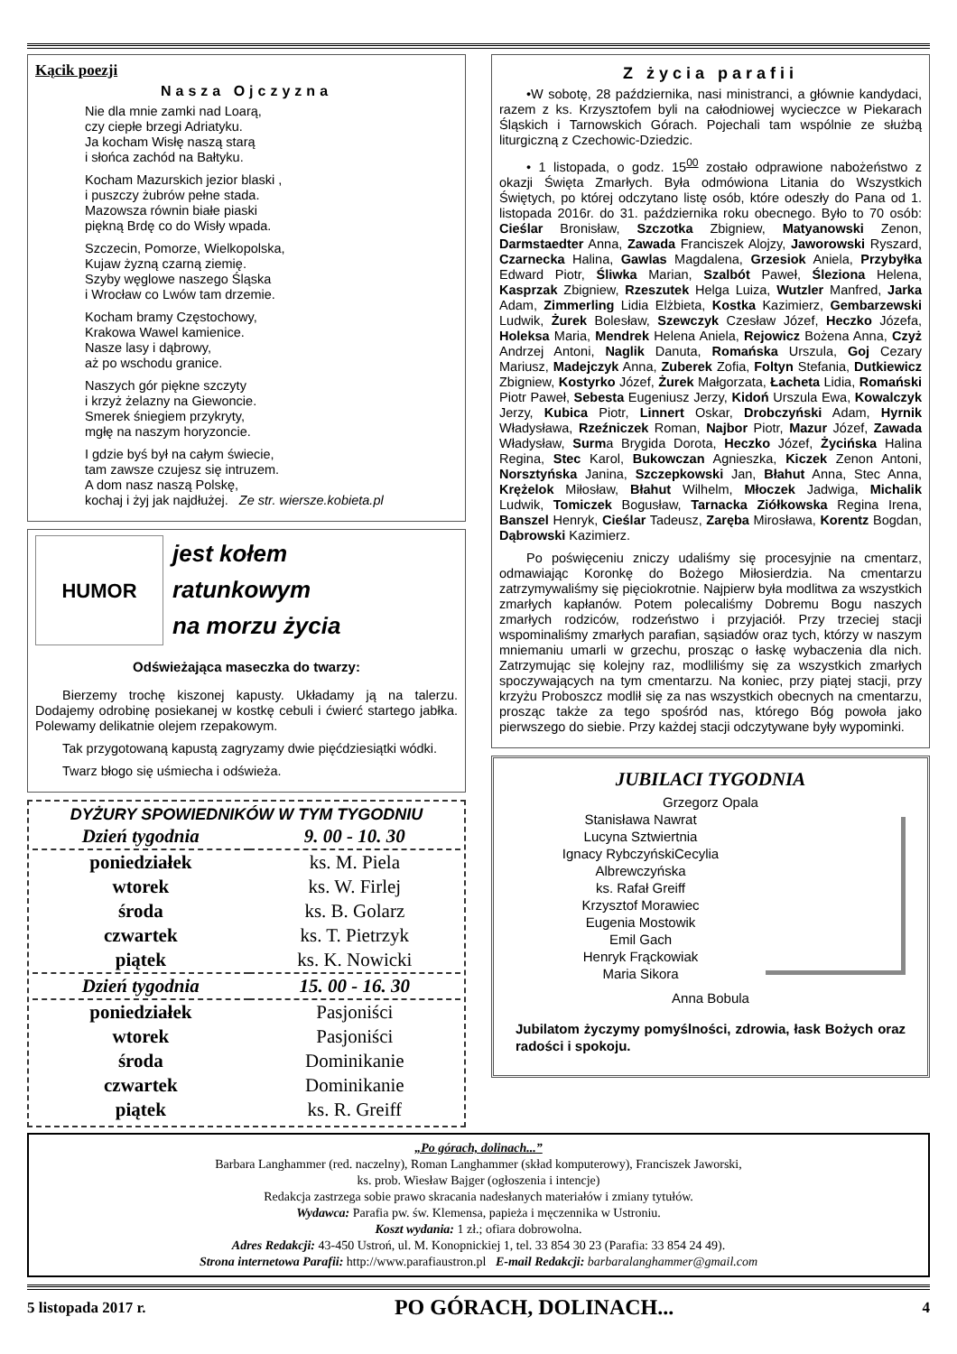Kącik poezji
Nasza Ojczyzna
Nie dla mnie zamki nad Loarą,
czy ciepłe brzegi Adriatyku.
Ja kocham Wisłę naszą starą
i słońca zachód na Bałtyku.
Kocham Mazurskich jezior blaski ,
i puszczy żubrów pełne stada.
Mazowsza równin białe piaski
piękną Brdę co do Wisły wpada.
Szczecin, Pomorze, Wielkopolska,
Kujaw żyzną czarną ziemię.
Szyby węglowe naszego Śląska
i Wrocław co Lwów tam drzemie.
Kocham bramy Częstochowy,
Krakowa Wawel kamienice.
Nasze lasy i dąbrowy,
aż po wschodu granice.
Naszych gór piękne szczyty
i krzyż żelazny na Giewoncie.
Smerek śniegiem przykryty,
mgłę na naszym horyzoncie.
I gdzie byś był na całym świecie,
tam zawsze czujesz się intruzem.
A dom nasz naszą Polskę,
kochaj i żyj jak najdłużej. Ze str. wiersze.kobieta.pl
HUMOR
jest kołem
ratunkowym
na morzu życia
Odświeżająca maseczka do twarzy:
Bierzemy trochę kiszonej kapusty. Układamy ją na talerzu. Dodajemy odrobinę posiekanej w kostkę cebuli i ćwierć startego jabłka. Polewamy delikatnie olejem rzepakowym.
Tak przygotowaną kapustą zagryzamy dwie pięćdziesiątki wódki.
Twarz błogo się uśmiecha i odświeża.
DYŻURY SPOWIEDNIKÓW W TYM TYGODNIU
| Dzień tygodnia | 9. 00 - 10. 30 |
| --- | --- |
| poniedziałek | ks. M. Piela |
| wtorek | ks. W. Firlej |
| środa | ks. B. Golarz |
| czwartek | ks. T. Pietrzyk |
| piątek | ks. K. Nowicki |
| Dzień tygodnia | 15. 00 - 16. 30 |
| poniedziałek | Pasjoniści |
| wtorek | Pasjoniści |
| środa | Dominikanie |
| czwartek | Dominikanie |
| piątek | ks. R. Greiff |
Z życia parafii
•W sobotę, 28 października, nasi ministranci, a głównie kandydaci, razem z ks. Krzysztofem byli na całodniowej wycieczce w Piekarach Śląskich i Tarnowskich Górach. Pojechali tam wspólnie ze służbą liturgiczną z Czechowic-Dziedzic.
• 1 listopada, o godz. 15<sup>00</sup> zostało odprawione nabożeństwo z okazji Święta Zmarłych. Była odmówiona Litania do Wszystkich Świętych, po której odczytano listę osób, które odeszły do Pana od 1. listopada 2016r. do 31. października roku obecnego. Było to 70 osób: Cieślar Bronisław, Szczotka Zbigniew, Matyanowski Zenon, Darmstaedter Anna, Zawada Franciszek Alojzy, Jaworowski Ryszard, Czarnecka Halina, Gawlas Magdalena, Grzesiok Aniela, Przybyłka Edward Piotr, Śliwka Marian, Szalbót Paweł, Śleziona Helena, Kasprzak Zbigniew, Rzeszutek Helga Luiza, Wutzler Manfred, Jarka Adam, Zimmerling Lidia Elżbieta, Kostka Kazimierz, Gembarzewski Ludwik, Żurek Bolesław, Szewczyk Czesław Józef, Heczko Józefa, Holeksa Maria, Mendrek Helena Aniela, Rejowicz Bożena Anna, Czyż Andrzej Antoni, Naglik Danuta, Romańska Urszula, Goj Cezary Mariusz, Madejczyk Anna, Zuberek Zofia, Foltyn Stefania, Dutkiewicz Zbigniew, Kostyrko Józef, Żurek Małgorzata, Łacheta Lidia, Romański Piotr Paweł, Sebesta Eugeniusz Jerzy, Kidoń Urszula Ewa, Kowalczyk Jerzy, Kubica Piotr, Linnert Oskar, Drobczyński Adam, Hyrnik Władysława, Rzeźniczek Roman, Najbor Piotr, Mazur Józef, Zawada Władysław, Surma Brygida Dorota, Heczko Józef, Życińska Halina Regina, Stec Karol, Bukowczan Agnieszka, Kiczek Zenon Antoni, Norsztyńska Janina, Szczepkowski Jan, Błahut Anna, Stec Anna, Krężelok Miłosław, Błahut Wilhelm, Młoczek Jadwiga, Michalik Ludwik, Tomiczek Bogusław, Tarnacka Ziółkowska Regina Irena, Banszel Henryk, Cieślar Tadeusz, Zaręba Mirosława, Korentz Bogdan, Dąbrowski Kazimierz.
Po poświęceniu zniczy udaliśmy się procesyjnie na cmentarz, odmawiając Koronkę do Bożego Miłosierdzia. Na cmentarzu zatrzymywaliśmy się pięciokrotnie. Najpierw była modlitwa za wszystkich zmarłych kapłanów. Potem polecaliśmy Dobremu Bogu naszych zmarłych rodziców, rodzeństwo i przyjaciół. Przy trzeciej stacji wspominaliśmy zmarłych parafian, sąsiadów oraz tych, którzy w naszym mniemaniu umarli w grzechu, prosząc o łaskę wybaczenia dla nich. Zatrzymując się kolejny raz, modliliśmy się za wszystkich zmarłych spoczywających na tym cmentarzu. Na koniec, przy piątej stacji, przy krzyżu Proboszcz modlił się za nas wszystkich obecnych na cmentarzu, prosząc także za tego spośród nas, którego Bóg powoła jako pierwszego do siebie. Przy każdej stacji odczytywane były wypominki.
JUBILACI TYGODNIA
Grzegorz Opala
Stanisława Nawrat
Lucyna Sztwiertnia
Ignacy RybczyńskiCecylia
Albrewczyńska
ks. Rafał Greiff
Krzysztof Morawiec
Eugenia Mostowik
Emil Gach
Henryk Frąckowiak
Maria Sikora
Anna Bobula
Jubilatom życzymy pomyślności, zdrowia, łask Bożych oraz radości i spokoju.
„Po górach, dolinach...”
Barbara Langhammer (red. naczelny), Roman Langhammer (skład komputerowy), Franciszek Jaworski,
ks. prob. Wiesław Bajger (ogłoszenia i intencje)
Redakcja zastrzega sobie prawo skracania nadesłanych materiałów i zmiany tytułów.
Wydawca: Parafia pw. św. Klemensa, papieża i męczennika w Ustroniu.
Koszt wydania: 1 zł.; ofiara dobrowolna.
Adres Redakcji: 43-450 Ustroń, ul. M. Konopnickiej 1, tel. 33 854 30 23 (Parafia: 33 854 24 49).
Strona internetowa Parafii: http://www.parafiaustron.pl E-mail Redakcji: barbaralanghammer@gmail.com
5 listopada 2017 r. PO GÓRACH, DOLINACH... 4